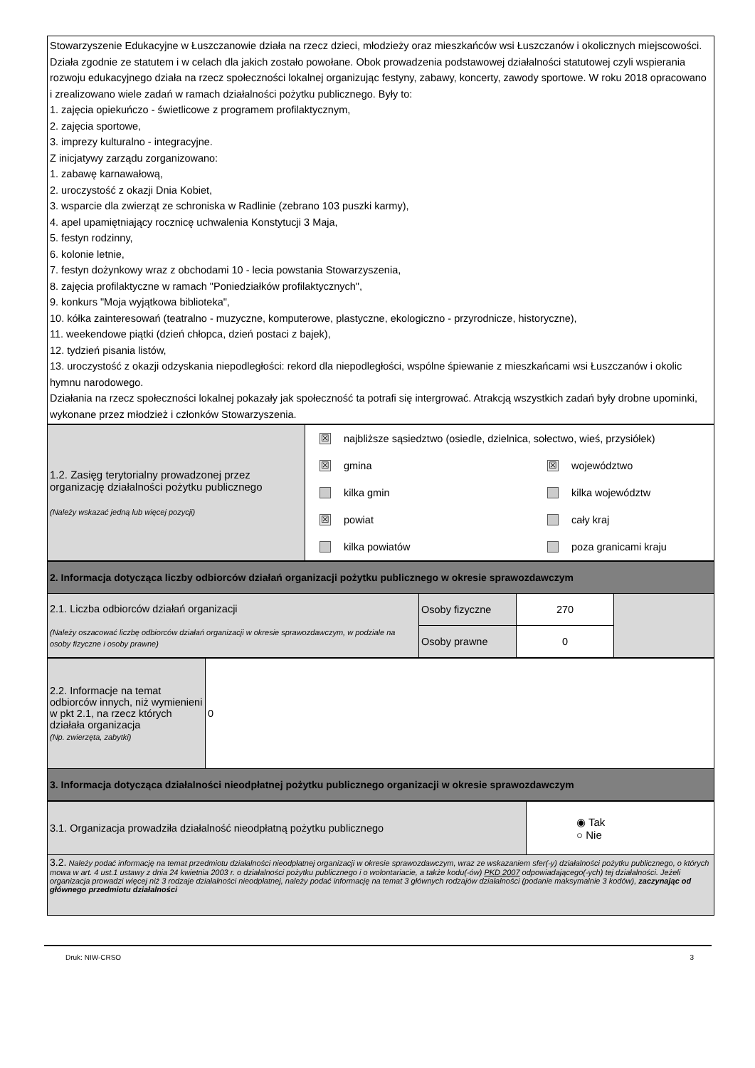| Stowarzyszenie Edukacyjne w Łuszczanowie działa na rzecz dzieci, młodzieży oraz mieszkańców wsi Łuszczanów i okolicznych miejscowości. Działa zgodnie ze statutem i w celach dla jakich zostało powołane. Obok prowadzenia podstawowej działalności statutowej czyli wspierania rozwoju edukacyjnego działa na rzecz społeczności lokalnej organizując festyny, zabawy, koncerty, zawody sportowe. W roku 2018 opracowano i zrealizowano wiele zadań w ramach działalności pożytku publicznego. Były to: 1. zajęcia opiekuńczo - świetlicowe z programem profilaktycznym, 2. zajęcia sportowe, 3. imprezy kulturalno - integracyjne. Z inicjatywy zarządu zorganizowano: 1. zabawę karnawałową, 2. uroczystość z okazji Dnia Kobiet, 3. wsparcie dla zwierząt ze schroniska w Radlinie (zebrano 103 puszki karmy), 4. apel upamiętniający rocznicę uchwalenia Konstytucji 3 Maja, 5. festyn rodzinny, 6. kolonie letnie, 7. festyn dożynkowy wraz z obchodami 10 - lecia powstania Stowarzyszenia, 8. zajęcia profilaktyczne w ramach "Poniedziałków profilaktycznych", 9. konkurs "Moja wyjątkowa biblioteka", 10. kółka zainteresowań (teatralno - muzyczne, komputerowe, plastyczne, ekologiczno - przyrodnicze, historyczne), 11. weekendowe piątki (dzień chłopca, dzień postaci z bajek), 12. tydzień pisania listów, 13. uroczystość z okazji odzyskania niepodległości: rekord dla niepodległości, wspólne śpiewanie z mieszkańcami wsi Łuszczanów i okolic hymnu narodowego. Działania na rzecz społeczności lokalnej pokazały jak społeczność ta potrafi się intergrować. Atrakcją wszystkich zadań były drobne upominki, wykonane przez młodzież i członków Stowarzyszenia. |
| 1.2. Zasięg terytorialny prowadzonej przez organizację działalności pożytku publicznego (Należy wskazać jedną lub więcej pozycji) | ☒ najbliższe sąsiedztwo (osiedle, dzielnica, sołectwo, wieś, przysiółek) ☒ gmina kilka gmin ☒ powiat kilka powiatów ☒ województwo kilka województw cały kraj poza granicami kraju |
| 2. Informacja dotycząca liczby odbiorców działań organizacji pożytku publicznego w okresie sprawozdawczym | | | |
| 2.1. Liczba odbiorców działań organizacji (Należy oszacować liczbę odbiorców działań organizacji w okresie sprawozdawczym, w podziale na osoby fizyczne i osoby prawne) | Osoby fizyczne | 270 | |
| | Osoby prawne | 0 | |
| 2.2. Informacje na temat odbiorców innych, niż wymienieni w pkt 2.1, na rzecz których działała organizacja (Np. zwierzęta, zabytki) | 0 |
| 3. Informacja dotycząca działalności nieodpłatnej pożytku publicznego organizacji w okresie sprawozdawczym | |
| 3.1. Organizacja prowadziła działalność nieodpłatną pożytku publicznego | ◉ Tak ○ Nie |
| 3.2. Należy podać informację na temat przedmiotu działalności nieodpłatnej organizacji w okresie sprawozdawczym, wraz ze wskazaniem sfer(-y) działalności pożytku publicznego, o których mowa w art. 4 ust.1 ustawy z dnia 24 kwietnia 2003 r. o działalności pożytku publicznego i o wolontariacie, a także kodu(-ów) PKD 2007 odpowiadającego(-ych) tej działalności. Jeżeli organizacja prowadzi więcej niż 3 rodzaje działalności nieodpłatnej, należy podać informację na temat 3 głównych rodzajów działalności (podanie maksymalnie 3 kodów), zaczynając od głównego przedmiotu działalności | |
Druk: NIW-CRSO 3